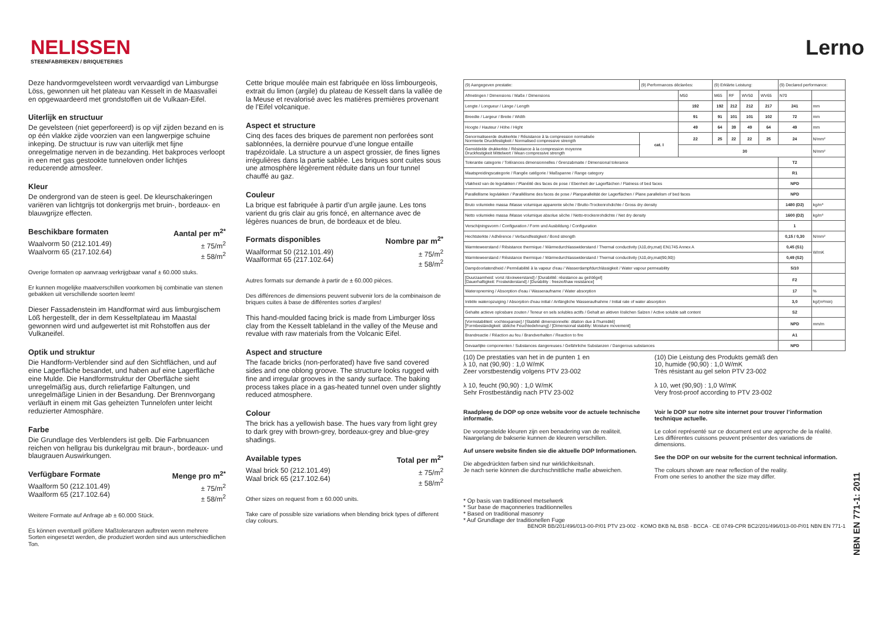NELISSEN
STEENFABRIEKEN / BRIQUETERIES
Lerno
Deze handvormgevelsteen wordt vervaardigd van Limburgse Löss, gewonnen uit het plateau van Kesselt in de Maasvallei en opgewaardeerd met grondstoffen uit de Vulkaan-Eifel.
Uiterlijk en structuur
De gevelsteen (niet geperforeerd) is op vijf zijden bezand en is op één vlakke zijde voorzien van een langwerpige schuine inkeping. De structuur is ruw van uiterlijk met fijne onregelmatige nerven in de bezanding. Het bakproces verloopt in een met gas gestookte tunneloven onder lichtjes reducerende atmosfeer.
Kleur
De ondergrond van de steen is geel. De kleurschakeringen variëren van lichtgrijs tot donkergrijs met bruin-, bordeaux- en blauwgrijze effecten.
Beschikbare formaten Aantal per m<sup>2*</sup>
Waalvorm 50 (212.101.49)
Waalvorm 65 (217.102.64) ± 75/m<sup>2</sup>
± 58/m<sup>2</sup>
Overige formaten op aanvraag verkrijgbaar vanaf ± 60.000 stuks.
Er kunnen mogelijke maatverschillen voorkomen bij combinatie van stenen gebakken uit verschillende soorten leem!
Dieser Fassadenstein im Handformat wird aus limburgischem Löß hergestellt, der in dem Kesseltplateau im Maastal gewonnen wird und aufgewertet ist mit Rohstoffen aus der Vulkaneifel.
Optik und struktur
Die Handform-Verblender sind auf den Sichtflächen, und auf eine Lagerfläche besandet, und haben auf eine Lagerfläche eine Mulde. Die Handformstruktur der Oberfläche sieht unregelmäßig aus, durch reliefartige Faltungen, und unregelmäßige Linien in der Besandung. Der Brennvorgang verläuft in einem mit Gas geheizten Tunnelofen unter leicht reduzierter Atmosphäre.
Farbe
Die Grundlage des Verblenders ist gelb. Die Farbnuancen reichen von hellgrau bis dunkelgrau mit braun-, bordeaux- und blaugrauen Auswirkungen.
Verfügbare Formate Menge pro m<sup>2*</sup>
Waalform 50 (212.101.49)
Waalform 65 (217.102.64) ± 75/m<sup>2</sup>
± 58/m<sup>2</sup>
Weitere Formate auf Anfrage ab ± 60.000 Stück.
Es können eventuell größere Maßtoleranzen auftreten wenn mehrere Sorten eingesetzt werden, die produziert worden sind aus unterschiedlichen Ton.
Cette brique moulée main est fabriquée en löss limbourgeois, extrait du limon (argile) du plateau de Kesselt dans la vallée de la Meuse et revalorisé avec les matières premières provenant de l’Eifel volcanique.
Aspect et structure
Cinq des faces des briques de parement non perforées sont sablonnées, la dernière pourvue d’une longue entaille trapézoïdale. La structure a un aspect grossier, de fines lignes irrégulières dans la partie sablée. Les briques sont cuites sous une atmosphère légèrement réduite dans un four tunnel chauffé au gaz.
Couleur
La brique est fabriquée à partir d’un argile jaune. Les tons varient du gris clair au gris foncé, en alternance avec de légères nuances de brun, de bordeaux et de bleu.
Formats disponibles Nombre par m<sup>2*</sup>
Waalformat 50 (212.101.49)
Waalformat 65 (217.102.64) ± 75/m<sup>2</sup>
± 58/m<sup>2</sup>
Autres formats sur demande à partir de ± 60.000 pièces.
Des différences de dimensions peuvent subvenir lors de la combinaison de briques cuites à base de différentes sortes d’argiles!
This hand-moulded facing brick is made from Limburger löss clay from the Kesselt tableland in the valley of the Meuse and revalue with raw materials from the Volcanic Eifel.
Aspect and structure
The facade bricks (non-perforated) have five sand covered sides and one oblong groove. The structure looks rugged with fine and irregular grooves in the sandy surface. The baking process takes place in a gas-heated tunnel oven under slightly reduced atmosphere.
Colour
The brick has a yellowish base. The hues vary from light grey to dark grey with brown-grey, bordeaux-grey and blue-grey shadings.
Available types Total per m<sup>2*</sup>
Waal brick 50 (212.101.49)
Waal brick 65 (217.102.64) ± 75/m<sup>2</sup>
± 58/m<sup>2</sup>
Other sizes on request from ± 60.000 units.
Take care of possible size variations when blending brick types of different clay colours.
| (9) Aangegeven prestatie: | (9) Performances déclarées: | | (9) Erklärte Leistung: | | | | (9) Declared performance: | |
| Afmetingen / Dimensions / Maße / Dimensions | | M50 | M65 | RF | WV50 | WV65 | N70 | |
| Lengte / Longueur / Länge / Length | | 192 | 192 | 212 | 212 | 217 | 241 | mm |
| Breedte / Largeur / Breite / Width | | 91 | 91 | 101 | 101 | 102 | 72 | mm |
| Hoogte / Hauteur / Höhe / Hight | | 49 | 64 | 39 | 49 | 64 | 49 | mm |
| Genormaliseerde drukkerkte / Résistance à la compression normalisée Normierte Druckfestigkeit / Normalised compressive strength | cat. I | 22 | 25 | 22 | 22 | 25 | 24 | N/mm² |
| Gemiddelde drukkerkte / Résistance à la compression moyenne Druckfestigkeit Mittelwert / Mean compressive strength | | 30 | | | | | | N/mm² |
| Tolerantie categorie / Tolérances dimensionnelles / Grenzabmaite / Dimensional tolerance | | | | | | | T2 | |
| Maatspreidingscategorie / Rangée catégorie / Maßspanne / Range category | | | | | | | R1 | |
| Vlakheid van de legvlakken / Planéité des faces de pose / Ebenheit der Lagerflächen / Flatness of bed faces | | | | | | | NPD | |
| Parallellisme legvlakken / Parallélisme des faces de pose / Planparallelität der Lagerflächen / Plane parallelism of bed faces | | | | | | | NPD | |
| Bruto volumieke massa /Masse volumique apparente sèche / Brutto-Trockenrohdichte / Gross dry density | | | | | | | 1480 (D2) | kg/m³ |
| Netto volumieke massa /Masse volumique absolue sèche / Netto-trockenrohdichte / Net dry density | | | | | | | 1600 (D2) | kg/m³ |
| Verschijningsvorm / Configuration / Form und Ausbildung / Configuration | | | | | | | 1 | |
| Hechtsterkte / Adhérence / Verbundfestigkeit / Bond strength | | | | | | | 0,15 / 0,30 | N/mm² |
| Warmteweerstand / Résistance thermique / Wärmedurchlasswiderstand / Thermal conductivity (λ10,dry,mat) EN1745 Annex A | | | | | | | 0,45 (S1) | W/mK |
| Warmteweerstand / Résistance thermique / Wärmedurchlasswiderstand / Thermal conductivity (λ10,dry,mat(90,90)) | | | | | | | 0,49 (S2) | |
| Dampdoorlatendheid / Perméabilité à la vapeur d'eau / Wasserdampfdurchlässigkeit / Water vapour permeability | | | | | | | 5/10 | |
| [Duurzaamheid: vorst /dooiweerstand] / [Durabilité: résistance au gel/dégel] [Dauerhaftigkeit: Frostwiderstand] / [Durability : freeze/thaw resistance] | | | | | | | F2 | |
| Wateropneming / Absorption d'eau / Wasseraufname / Water absorption | | | | | | | 17 | % |
| Initiële wateropzuiging / Absorption d'eau initial / Anfängliche Wasseraufnahme / Initial rate of water absorption | | | | | | | 3,0 | kg/(m²min) |
| Gehalte actieve oplosbare zouten / Teneur en sels solubles actifs / Gehalt an aktiven löslichen Salzen / Active soluble salt content | | | | | | | S2 | |
| [Vormstabiliteit: vochtexpansie] / [Stabilté dimensionnelle: dilation due à l'humidité] [Formbeständigkeit: übliche Feuchtedehnung] / [Dimensional stability: Moisture movement] | | | | | | | NPD | mm/m |
| Brandreactie / Réaction au feu / Brandverhalten / Reaction to fire | | | | | | | A1 | |
| Gevaarlijke componenten / Substances dangereuses / Gefährliche Substanzen / Dangerous substances | | | | | | | NPD | |
(10) De prestaties van het in de punten 1 en
λ 10, nat (90,90) : 1,0 W/mK
Zeer vorstbestendig volgens PTV 23-002
λ 10, feucht (90,90) : 1,0 W/mK
Sehr Frostbeständig nach PTV 23-002
(10) Die Leistung des Produkts gemäß den
10, humide (90,90) : 1,0 W/mK
Très résistant au gel selon PTV 23-002
λ 10, wet (90,90) : 1,0 W/mK
Very frost-proof according to PTV 23-002
Raadpleeg de DOP op onze website voor de actuele technische informatie.
De voorgestelde kleuren zijn een benadering van de realiteit. Naargelang de bakserie kunnen de kleuren verschillen.
Auf unsere website finden sie die aktuelle DOP Informationen.
Die abgedrückten farben sind nur wirklichkeitsnah.
Je nach serie können die durchschnittliche maße abweichen.
Voir le DOP sur notre site internet pour trouver l’information technique actuelle.
Le colori représenté sur ce document est une approche de la réalité. Les différentes cuissons peuvent présenter des variations de dimensions.
See the DOP on our website for the current technical information.
The colours shown are near reflection of the reality.
From one series to another the size may differ.
* Op basis van traditioneel metselwerk
* Sur base de maçonneries traditionnelles
* Based on traditional masonry
* Auf Grundlage der traditionellen Fuge
BENOR BB/201/496/013-00-P/01 PTV 23-002 · KOMO BKB NL BSB · BCCA · CE 0749-CPR BC2/201/496/013-00-P/01 NBN EN 771-1
NBN EN 771-1: 2011